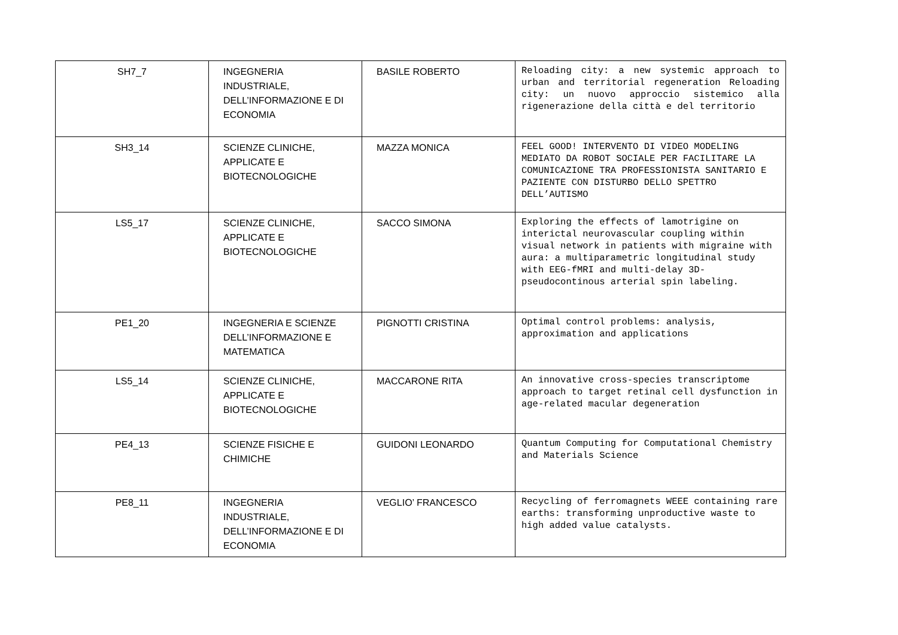| SH7_7 | INGEGNERIA INDUSTRIALE, DELL’INFORMAZIONE E DI ECONOMIA | BASILE ROBERTO | Reloading city: a new systemic approach to urban and territorial regeneration Reloading city: un nuovo approccio sistemico alla rigenerazione della città e del territorio |
| SH3_14 | SCIENZE CLINICHE, APPLICATE E BIOTECNOLOGICHE | MAZZA MONICA | FEEL GOOD! INTERVENTO DI VIDEO MODELING MEDIATO DA ROBOT SOCIALE PER FACILITARE LA COMUNICAZIONE TRA PROFESSIONISTA SANITARIO E PAZIENTE CON DISTURBO DELLO SPETTRO DELL’AUTISMO |
| LS5_17 | SCIENZE CLINICHE, APPLICATE E BIOTECNOLOGICHE | SACCO SIMONA | Exploring the effects of lamotrigine on interictal neurovascular coupling within visual network in patients with migraine with aura: a multiparametric longitudinal study with EEG-fMRI and multi-delay 3D-pseudocontinous arterial spin labeling. |
| PE1_20 | INGEGNERIA E SCIENZE DELL’INFORMAZIONE E MATEMATICA | PIGNOTTI CRISTINA | Optimal control problems: analysis, approximation and applications |
| LS5_14 | SCIENZE CLINICHE, APPLICATE E BIOTECNOLOGICHE | MACCARONE RITA | An innovative cross-species transcriptome approach to target retinal cell dysfunction in age-related macular degeneration |
| PE4_13 | SCIENZE FISICHE E CHIMICHE | GUIDONI LEONARDO | Quantum Computing for Computational Chemistry and Materials Science |
| PE8_11 | INGEGNERIA INDUSTRIALE, DELL’INFORMAZIONE E DI ECONOMIA | VEGLIO’ FRANCESCO | Recycling of ferromagnets WEEE containing rare earths: transforming unproductive waste to high added value catalysts. |